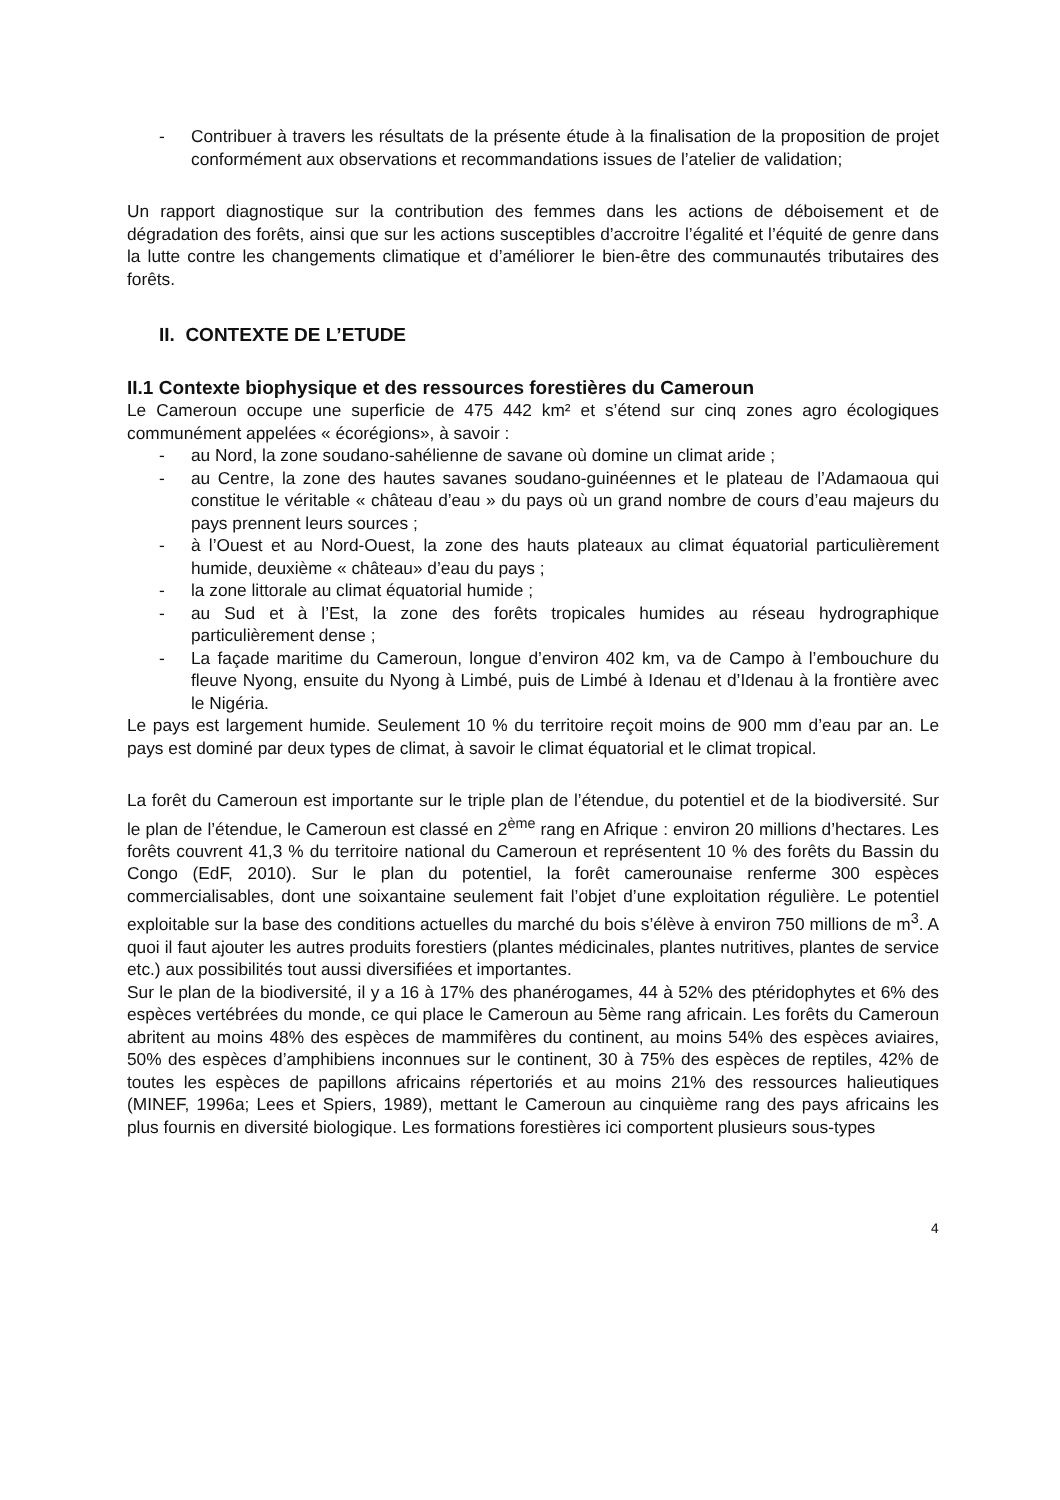- Contribuer à travers les résultats de la présente étude à la finalisation de la proposition de projet conformément aux observations et recommandations issues de l’atelier de validation;
Un rapport diagnostique sur la contribution des femmes dans les actions de déboisement et de dégradation des forêts, ainsi que sur les actions susceptibles d’accroitre l’égalité et l’équité de genre dans la lutte contre les changements climatique et d’améliorer le bien-être des communautés tributaires des forêts.
II. CONTEXTE DE L’ETUDE
II.1 Contexte biophysique et des ressources forestières du Cameroun
Le Cameroun occupe une superficie de 475 442 km² et s’étend sur cinq zones agro écologiques communément appelées « écorégions», à savoir :
- au Nord, la zone soudano-sahélienne de savane où domine un climat aride ;
- au Centre, la zone des hautes savanes soudano-guinéennes et le plateau de l’Adamaoua qui constitue le véritable « château d’eau » du pays où un grand nombre de cours d’eau majeurs du pays prennent leurs sources ;
- à l’Ouest et au Nord-Ouest, la zone des hauts plateaux au climat équatorial particulièrement humide, deuxième « château» d’eau du pays ;
- la zone littorale au climat équatorial humide ;
- au Sud et à l’Est, la zone des forêts tropicales humides au réseau hydrographique particulièrement dense ;
- La façade maritime du Cameroun, longue d’environ 402 km, va de Campo à l’embouchure du fleuve Nyong, ensuite du Nyong à Limbé, puis de Limbé à Idenau et d’Idenau à la frontière avec le Nigéria.
Le pays est largement humide. Seulement 10 % du territoire reçoit moins de 900 mm d’eau par an. Le pays est dominé par deux types de climat, à savoir le climat équatorial et le climat tropical.
La forêt du Cameroun est importante sur le triple plan de l’étendue, du potentiel et de la biodiversité. Sur le plan de l’étendue, le Cameroun est classé en 2<sup>ème</sup> rang en Afrique : environ 20 millions d’hectares. Les forêts couvrent 41,3 % du territoire national du Cameroun et représentent 10 % des forêts du Bassin du Congo (EdF, 2010). Sur le plan du potentiel, la forêt camerounaise renferme 300 espèces commercialisables, dont une soixantaine seulement fait l’objet d’une exploitation régulière. Le potentiel exploitable sur la base des conditions actuelles du marché du bois s’élève à environ 750 millions de m<sup>3</sup>. A quoi il faut ajouter les autres produits forestiers (plantes médicinales, plantes nutritives, plantes de service etc.) aux possibilités tout aussi diversifiées et importantes.
Sur le plan de la biodiversité, il y a 16 à 17% des phanérogames, 44 à 52% des ptéridophytes et 6% des espèces vertébrées du monde, ce qui place le Cameroun au 5ème rang africain. Les forêts du Cameroun abritent au moins 48% des espèces de mammifères du continent, au moins 54% des espèces aviaires, 50% des espèces d’amphibiens inconnues sur le continent, 30 à 75% des espèces de reptiles, 42% de toutes les espèces de papillons africains répertoriés et au moins 21% des ressources halieutiques (MINEF, 1996a; Lees et Spiers, 1989), mettant le Cameroun au cinquième rang des pays africains les plus fournis en diversité biologique. Les formations forestières ici comportent plusieurs sous-types
4